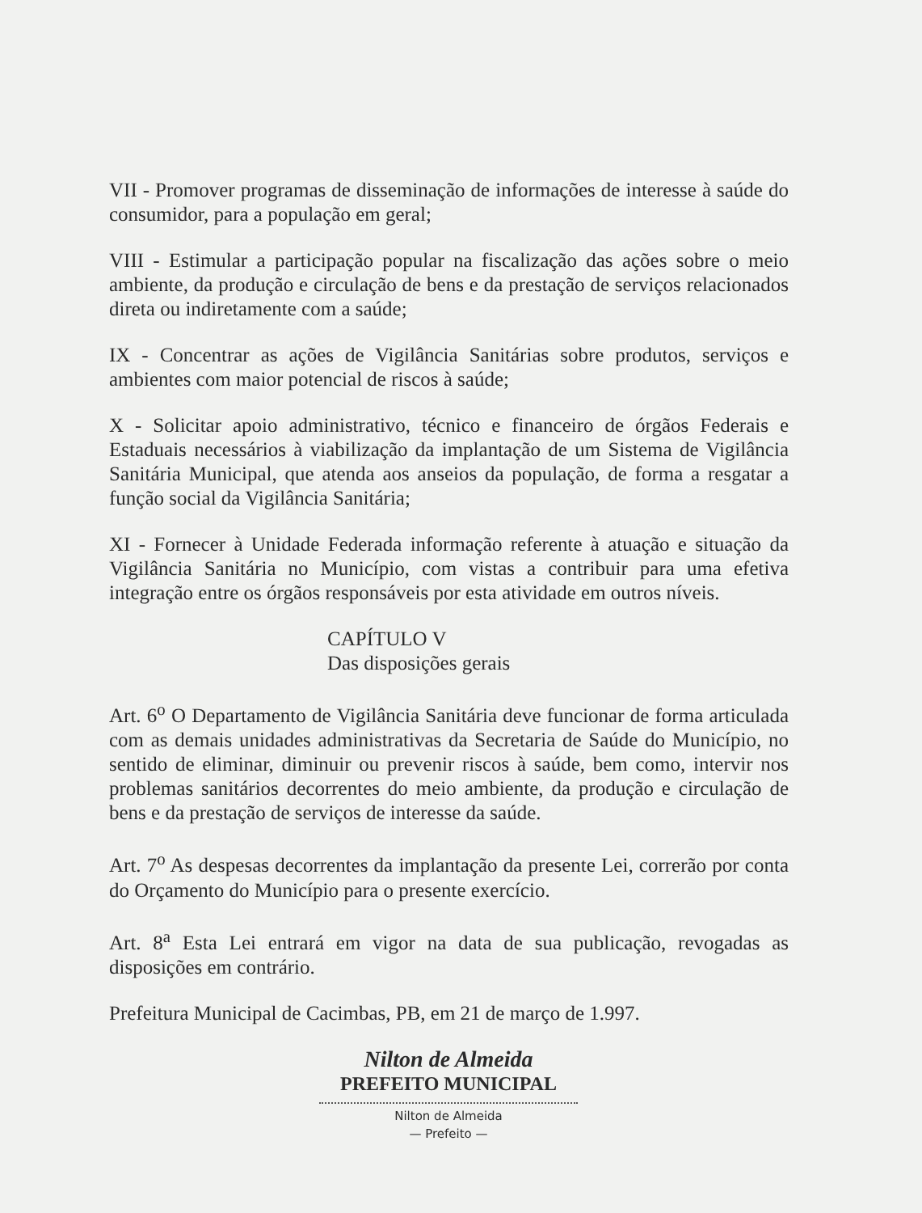VII - Promover programas de disseminação de informações de interesse à saúde do consumidor, para a população em geral;
VIII - Estimular a participação popular na fiscalização das ações sobre o meio ambiente, da produção e circulação de bens e da prestação de serviços relacionados direta ou indiretamente com a saúde;
IX - Concentrar as ações de Vigilância Sanitárias sobre produtos, serviços e ambientes com maior potencial de riscos à saúde;
X - Solicitar apoio administrativo, técnico e financeiro de órgãos Federais e Estaduais necessários à viabilização da implantação de um Sistema de Vigilância Sanitária Municipal, que atenda aos anseios da população, de forma a resgatar a função social da Vigilância Sanitária;
XI - Fornecer à Unidade Federada informação referente à atuação e situação da Vigilância Sanitária no Município, com vistas a contribuir para uma efetiva integração entre os órgãos responsáveis por esta atividade em outros níveis.
CAPÍTULO V
Das disposições gerais
Art. 6<sup>o</sup> O Departamento de Vigilância Sanitária deve funcionar de forma articulada com as demais unidades administrativas da Secretaria de Saúde do Município, no sentido de eliminar, diminuir ou prevenir riscos à saúde, bem como, intervir nos problemas sanitários decorrentes do meio ambiente, da produção e circulação de bens e da prestação de serviços de interesse da saúde.
Art. 7<sup>o</sup> As despesas decorrentes da implantação da presente Lei, correrão por conta do Orçamento do Município para o presente exercício.
Art. 8<sup>a</sup> Esta Lei entrará em vigor na data de sua publicação, revogadas as disposições em contrário.
Prefeitura Municipal de Cacimbas, PB, em 21 de março de 1.997.
Nilton de Almeida
PREFEITO MUNICIPAL
Nilton de Almeida
— Prefeito —